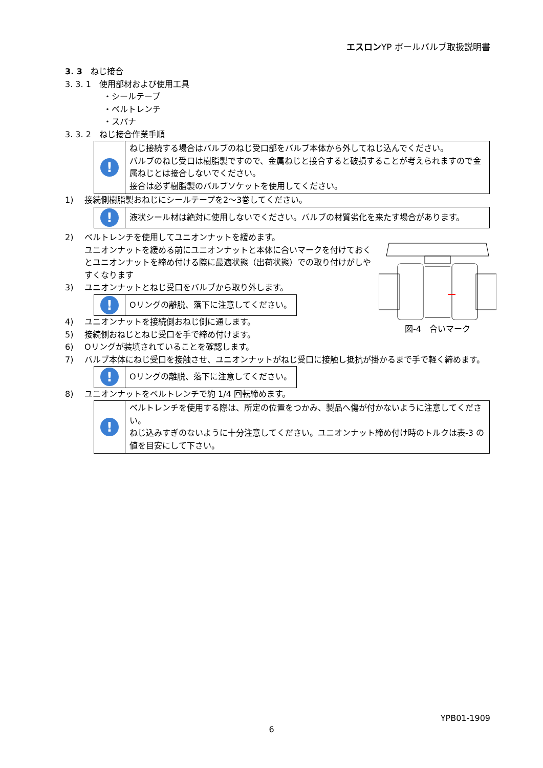エスロンYP ボールバルブ取扱説明書
3. 3　ねじ接合
3. 3. 1　使用部材および使用工具
・シールテープ
・ベルトレンチ
・スパナ
3. 3. 2　ねじ接合作業手順
!
ねじ接続する場合はバルブのねじ受口部をバルブ本体から外してねじ込んでください。
バルブのねじ受口は樹脂製ですので、金属ねじと接合すると破損することが考えられますので金属ねじとは接合しないでください。
接合は必ず樹脂製のバルブソケットを使用してください。
1) 接続側樹脂製おねじにシールテープを2～3巻してください。
!
液状シール材は絶対に使用しないでください。バルブの材質劣化を来たす場合があります。
2) ベルトレンチを使用してユニオンナットを緩めます。
ユニオンナットを緩める前にユニオンナットと本体に合いマークを付けておくとユニオンナットを締め付ける際に最適状態（出荷状態）での取り付けがしやすくなります
3) ユニオンナットとねじ受口をバルブから取り外します。
!
Oリングの離脱、落下に注意してください。
4) ユニオンナットを接続側おねじ側に通します。
5) 接続側おねじとねじ受口を手で締め付けます。
6) Oリングが装填されていることを確認します。
7) バルブ本体にねじ受口を接触させ、ユニオンナットがねじ受口に接触し抵抗が掛かるまで手で軽く締めます。
!
Oリングの離脱、落下に注意してください。
8) ユニオンナットをベルトレンチで約 1/4 回転締めます。
!
ベルトレンチを使用する際は、所定の位置をつかみ、製品へ傷が付かないように注意してください。
ねじ込みすぎのないように十分注意してください。ユニオンナット締め付け時のトルクは表-3 の値を目安にして下さい。
図-4　合いマーク
YPB01-1909
6